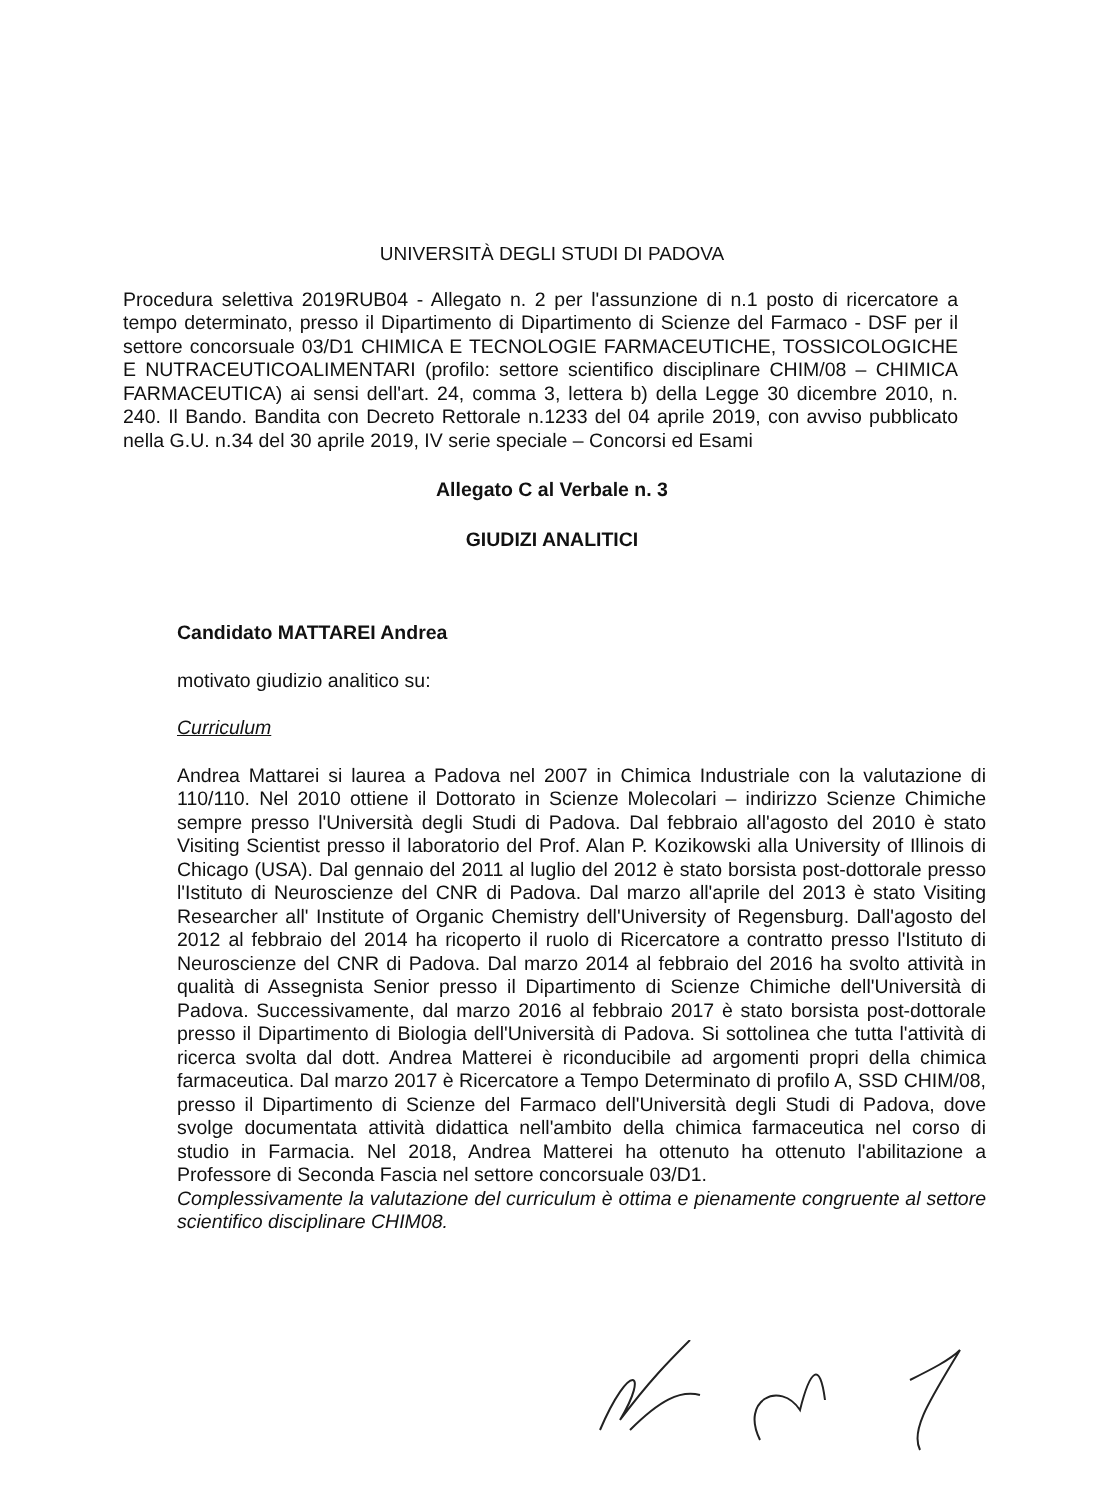UNIVERSITÀ DEGLI STUDI DI PADOVA
Procedura selettiva 2019RUB04 - Allegato n. 2 per l'assunzione di n.1 posto di ricercatore a tempo determinato, presso il Dipartimento di Dipartimento di Scienze del Farmaco - DSF per il settore concorsuale 03/D1 CHIMICA E TECNOLOGIE FARMACEUTICHE, TOSSICOLOGICHE E NUTRACEUTICOALIMENTARI (profilo: settore scientifico disciplinare CHIM/08 – CHIMICA FARMACEUTICA) ai sensi dell'art. 24, comma 3, lettera b) della Legge 30 dicembre 2010, n. 240. Il Bando. Bandita con Decreto Rettorale n.1233 del 04 aprile 2019, con avviso pubblicato nella G.U. n.34 del 30 aprile 2019, IV serie speciale – Concorsi ed Esami
Allegato C al Verbale n. 3
GIUDIZI ANALITICI
Candidato MATTAREI Andrea
motivato giudizio analitico su:
Curriculum
Andrea Mattarei si laurea a Padova nel 2007 in Chimica Industriale con la valutazione di 110/110. Nel 2010 ottiene il Dottorato in Scienze Molecolari – indirizzo Scienze Chimiche sempre presso l'Università degli Studi di Padova. Dal febbraio all'agosto del 2010 è stato Visiting Scientist presso il laboratorio del Prof. Alan P. Kozikowski alla University of Illinois di Chicago (USA). Dal gennaio del 2011 al luglio del 2012 è stato borsista post-dottorale presso l'Istituto di Neuroscienze del CNR di Padova. Dal marzo all'aprile del 2013 è stato Visiting Researcher all' Institute of Organic Chemistry dell'University of Regensburg. Dall'agosto del 2012 al febbraio del 2014 ha ricoperto il ruolo di Ricercatore a contratto presso l'Istituto di Neuroscienze del CNR di Padova. Dal marzo 2014 al febbraio del 2016 ha svolto attività in qualità di Assegnista Senior presso il Dipartimento di Scienze Chimiche dell'Università di Padova. Successivamente, dal marzo 2016 al febbraio 2017 è stato borsista post-dottorale presso il Dipartimento di Biologia dell'Università di Padova. Si sottolinea che tutta l'attività di ricerca svolta dal dott. Andrea Matterei è riconducibile ad argomenti propri della chimica farmaceutica. Dal marzo 2017 è Ricercatore a Tempo Determinato di profilo A, SSD CHIM/08, presso il Dipartimento di Scienze del Farmaco dell'Università degli Studi di Padova, dove svolge documentata attività didattica nell'ambito della chimica farmaceutica nel corso di studio in Farmacia. Nel 2018, Andrea Matterei ha ottenuto ha ottenuto l'abilitazione a Professore di Seconda Fascia nel settore concorsuale 03/D1.
Complessivamente la valutazione del curriculum è ottima e pienamente congruente al settore scientifico disciplinare CHIM08.